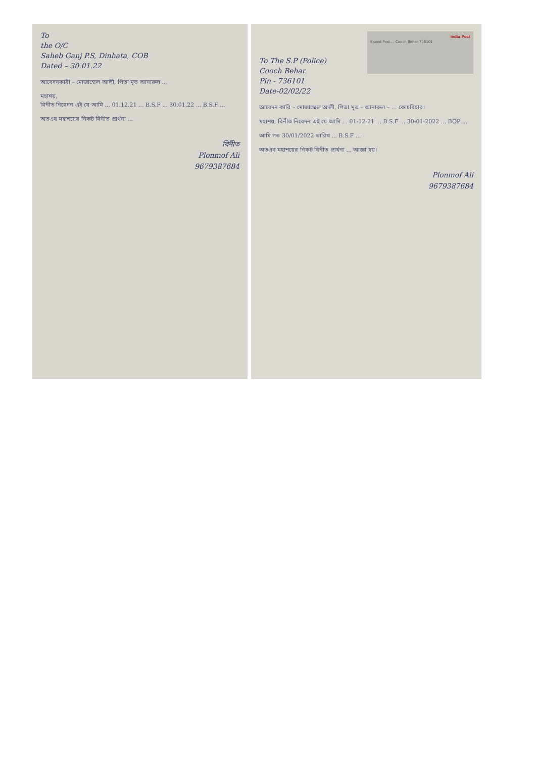To
the O/C
Saheb Ganj P.S, Dinhata, COB
Dated – 30.01.22
আবেদনকারী – মোজাম্মেল আলী, পিতা মৃত আনারুল ...
মহাশয়,
বিনীত নিবেদন এই যে আমি ... 01.12.21 ... B.S.F ... 30.01.22 ... B.S.F ...
অতএব মহাশয়ের নিকট বিনীত প্রার্থনা ...
বিনীত
Plonmof Ali
9679387684
India Post
Speed Post ... Cooch Behar 736101
To The S.P (Police)
Cooch Behar.
Pin - 736101
Date-02/02/22
আবেদন কারি – মোজাম্মেল আলী, পিতা মৃত – আনারুল – ... কোচবিহার।
মহাশয়, বিনীত নিবেদন এই যে আমি ... 01-12-21 ... B.S.F ... 30-01-2022 ... BOP ...
আমি গত 30/01/2022 তারিখ ... B.S.F ...
অতএব মহাশয়ের নিকট বিনীত প্রার্থনা ... আজ্ঞা হয়।
Plonmof Ali
9679387684